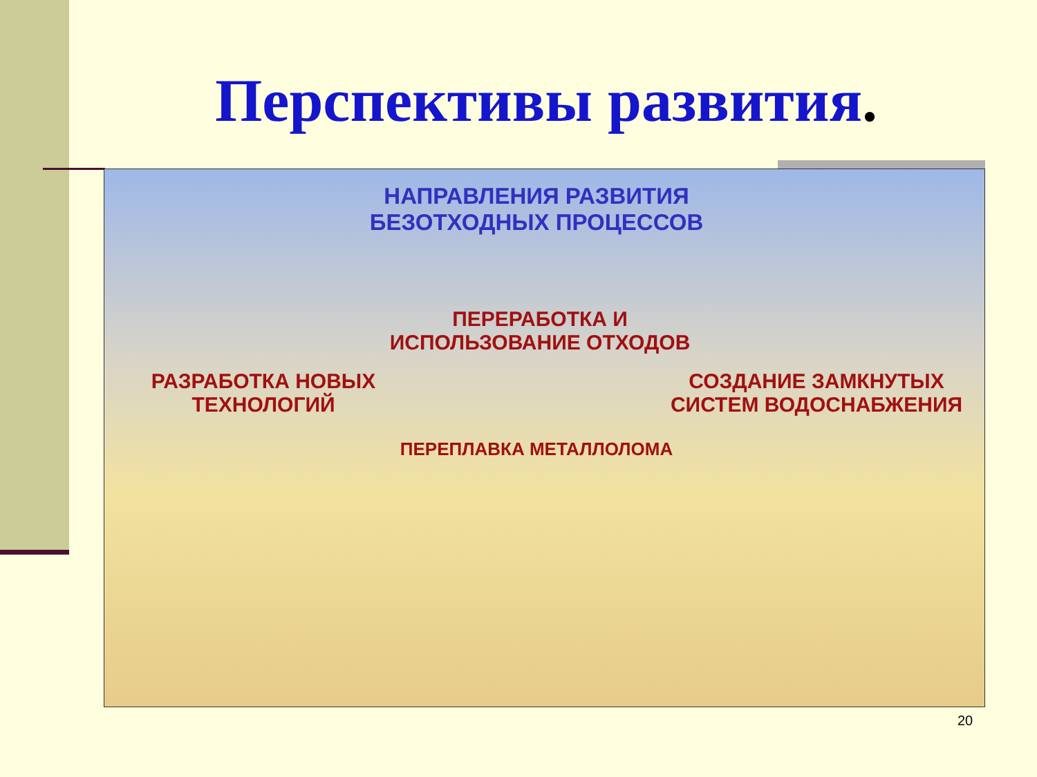Перспективы развития.
НАПРАВЛЕНИЯ РАЗВИТИЯ
БЕЗОТХОДНЫХ ПРОЦЕССОВ
ПЕРЕРАБОТКА И
ИСПОЛЬЗОВАНИЕ ОТХОДОВ
РАЗРАБОТКА НОВЫХ
ТЕХНОЛОГИЙ
СОЗДАНИЕ ЗАМКНУТЫХ
СИСТЕМ ВОДОСНАБЖЕНИЯ
ПЕРЕПЛАВКА МЕТАЛЛОЛОМА
20